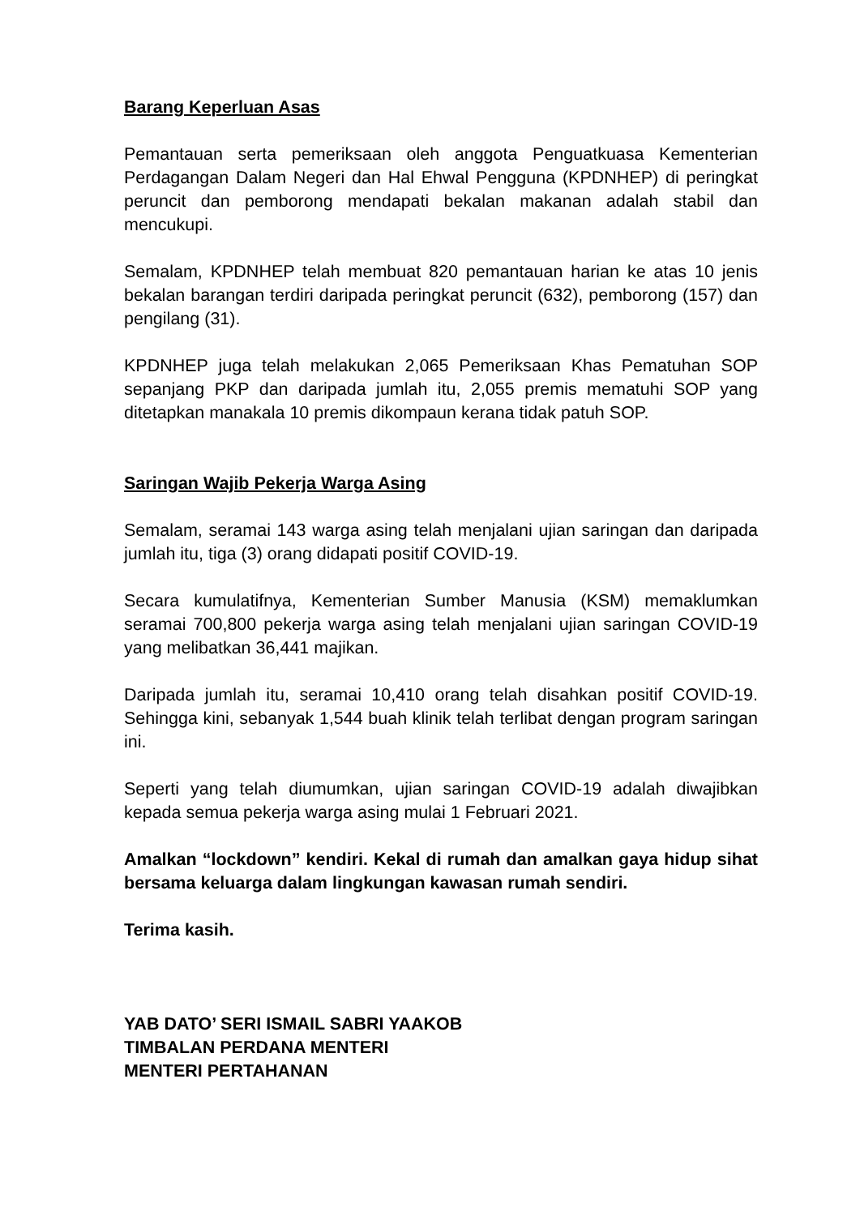Barang Keperluan Asas
Pemantauan serta pemeriksaan oleh anggota Penguatkuasa Kementerian Perdagangan Dalam Negeri dan Hal Ehwal Pengguna (KPDNHEP) di peringkat peruncit dan pemborong mendapati bekalan makanan adalah stabil dan mencukupi.
Semalam, KPDNHEP telah membuat 820 pemantauan harian ke atas 10 jenis bekalan barangan terdiri daripada peringkat peruncit (632), pemborong (157) dan pengilang (31).
KPDNHEP juga telah melakukan 2,065 Pemeriksaan Khas Pematuhan SOP sepanjang PKP dan daripada jumlah itu, 2,055 premis mematuhi SOP yang ditetapkan manakala 10 premis dikompaun kerana tidak patuh SOP.
Saringan Wajib Pekerja Warga Asing
Semalam, seramai 143 warga asing telah menjalani ujian saringan dan daripada jumlah itu, tiga (3) orang didapati positif COVID-19.
Secara kumulatifnya, Kementerian Sumber Manusia (KSM) memaklumkan seramai 700,800 pekerja warga asing telah menjalani ujian saringan COVID-19 yang melibatkan 36,441 majikan.
Daripada jumlah itu, seramai 10,410 orang telah disahkan positif COVID-19. Sehingga kini, sebanyak 1,544 buah klinik telah terlibat dengan program saringan ini.
Seperti yang telah diumumkan, ujian saringan COVID-19 adalah diwajibkan kepada semua pekerja warga asing mulai 1 Februari 2021.
Amalkan “lockdown” kendiri. Kekal di rumah dan amalkan gaya hidup sihat bersama keluarga dalam lingkungan kawasan rumah sendiri.
Terima kasih.
YAB DATO’ SERI ISMAIL SABRI YAAKOB
TIMBALAN PERDANA MENTERI
MENTERI PERTAHANAN